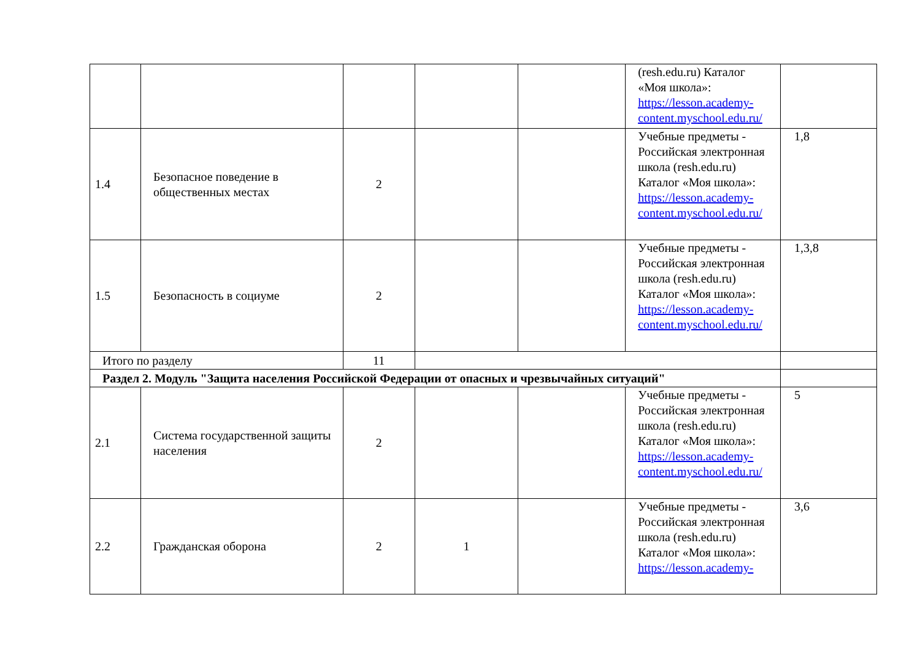| | | | | | (resh.edu.ru) Каталог «Моя школа»: https://lesson.academy-content.myschool.edu.ru/ | |
| 1.4 | Безопасное поведение в общественных местах | 2 | | | Учебные предметы - Российская электронная школа (resh.edu.ru) Каталог «Моя школа»: https://lesson.academy-content.myschool.edu.ru/ | 1,8 |
| 1.5 | Безопасность в социуме | 2 | | | Учебные предметы - Российская электронная школа (resh.edu.ru) Каталог «Моя школа»: https://lesson.academy-content.myschool.edu.ru/ | 1,3,8 |
| Итого по разделу | | 11 | | | | |
| Раздел 2. Модуль "Защита населения Российской Федерации от опасных и чрезвычайных ситуаций" | | | | | | |
| 2.1 | Система государственной защиты населения | 2 | | | Учебные предметы - Российская электронная школа (resh.edu.ru) Каталог «Моя школа»: https://lesson.academy-content.myschool.edu.ru/ | 5 |
| 2.2 | Гражданская оборона | 2 | 1 | | Учебные предметы - Российская электронная школа (resh.edu.ru) Каталог «Моя школа»: https://lesson.academy- | 3,6 |